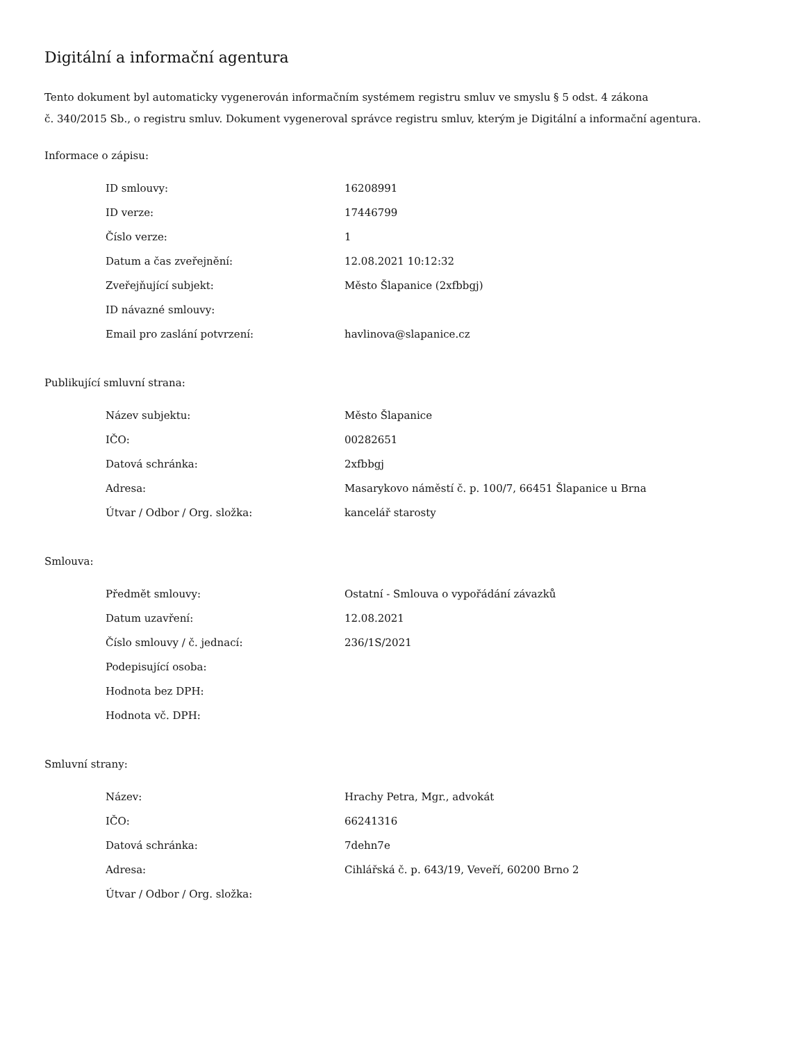Digitální a informační agentura
Tento dokument byl automaticky vygenerován informačním systémem registru smluv ve smyslu § 5 odst. 4 zákona
č. 340/2015 Sb., o registru smluv. Dokument vygeneroval správce registru smluv, kterým je Digitální a informační agentura.
Informace o zápisu:
| ID smlouvy: | 16208991 |
| ID verze: | 17446799 |
| Číslo verze: | 1 |
| Datum a čas zveřejnění: | 12.08.2021 10:12:32 |
| Zveřejňující subjekt: | Město Šlapanice (2xfbbgj) |
| ID návazné smlouvy: | |
| Email pro zaslání potvrzení: | havlinova@slapanice.cz |
Publikující smluvní strana:
| Název subjektu: | Město Šlapanice |
| IČO: | 00282651 |
| Datová schránka: | 2xfbbgj |
| Adresa: | Masarykovo náměstí č. p. 100/7, 66451 Šlapanice u Brna |
| Útvar / Odbor / Org. složka: | kancelář starosty |
Smlouva:
| Předmět smlouvy: | Ostatní - Smlouva o vypořádání závazků |
| Datum uzavření: | 12.08.2021 |
| Číslo smlouvy / č. jednací: | 236/1S/2021 |
| Podepisující osoba: | |
| Hodnota bez DPH: | |
| Hodnota vč. DPH: | |
Smluvní strany:
| Název: | Hrachy Petra, Mgr., advokát |
| IČO: | 66241316 |
| Datová schránka: | 7dehn7e |
| Adresa: | Cihlářská č. p. 643/19, Veveří, 60200 Brno 2 |
| Útvar / Odbor / Org. složka: | |